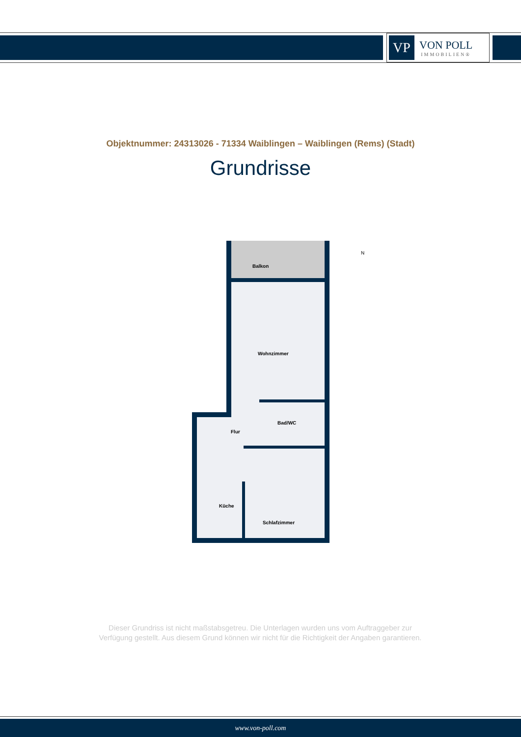VP
VON POLL
IMMOBILIEN®
Objektnummer: 24313026 - 71334 Waiblingen – Waiblingen (Rems) (Stadt)
Grundrisse
Balkon
Wohnzimmer
Bad/WC
Flur
Küche
Schlafzimmer
N
Dieser Grundriss ist nicht maßstabsgetreu. Die Unterlagen wurden uns vom Auftraggeber zur Verfügung gestellt. Aus diesem Grund können wir nicht für die Richtigkeit der Angaben garantieren.
www.von-poll.com